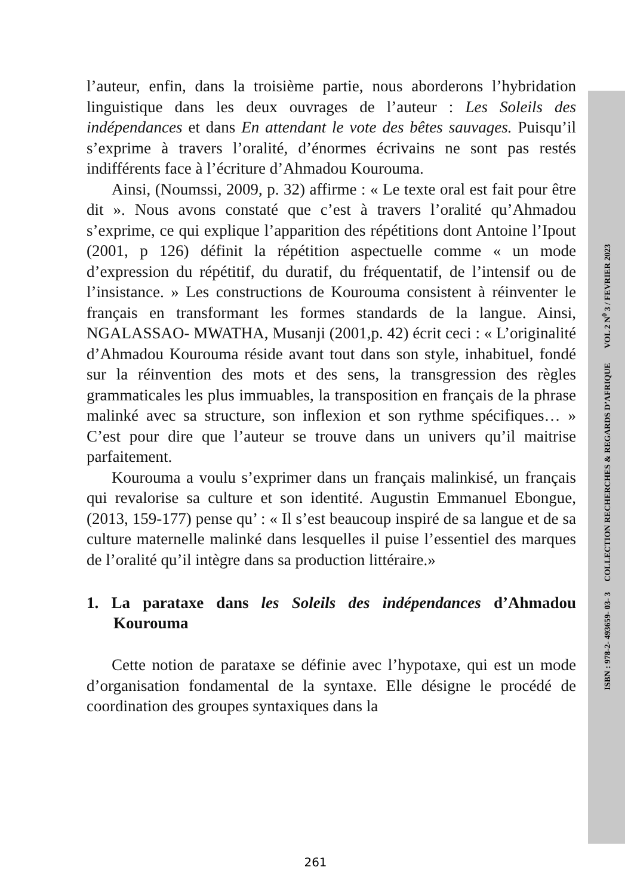l’auteur, enfin, dans la troisième partie, nous aborderons l’hybridation linguistique dans les deux ouvrages de l’auteur : Les Soleils des indépendances et dans En attendant le vote des bêtes sauvages. Puisqu’il s’exprime à travers l’oralité, d’énormes écrivains ne sont pas restés indifférents face à l’écriture d’Ahmadou Kourouma.
Ainsi, (Noumssi, 2009, p. 32) affirme : « Le texte oral est fait pour être dit ». Nous avons constaté que c’est à travers l’oralité qu’Ahmadou s’exprime, ce qui explique l’apparition des répétitions dont Antoine l’Ipout (2001, p 126) définit la répétition aspectuelle comme « un mode d’expression du répétitif, du duratif, du fréquentatif, de l’intensif ou de l’insistance. » Les constructions de Kourouma consistent à réinventer le français en transformant les formes standards de la langue. Ainsi, NGALASSAO- MWATHA, Musanji (2001,p. 42) écrit ceci : « L’originalité d’Ahmadou Kourouma réside avant tout dans son style, inhabituel, fondé sur la réinvention des mots et des sens, la transgression des règles grammaticales les plus immuables, la transposition en français de la phrase malinké avec sa structure, son inflexion et son rythme spécifiques… » C’est pour dire que l’auteur se trouve dans un univers qu’il maitrise parfaitement.
Kourouma a voulu s’exprimer dans un français malinkisé, un français qui revalorise sa culture et son identité. Augustin Emmanuel Ebongue, (2013, 159-177) pense qu’ : « Il s’est beaucoup inspiré de sa langue et de sa culture maternelle malinké dans lesquelles il puise l’essentiel des marques de l’oralité qu’il intègre dans sa production littéraire.»
1. La parataxe dans les Soleils des indépendances d’Ahmadou Kourouma
Cette notion de parataxe se définie avec l’hypotaxe, qui est un mode d’organisation fondamental de la syntaxe. Elle désigne le procédé de coordination des groupes syntaxiques dans la
ISBN : 978-2- 493659- 03- 3 COLLECTION RECHERCHES & REGARDS D’AFRIQUE VOL 2 N<sup>0</sup> 3 / FEVRIER 2023
261